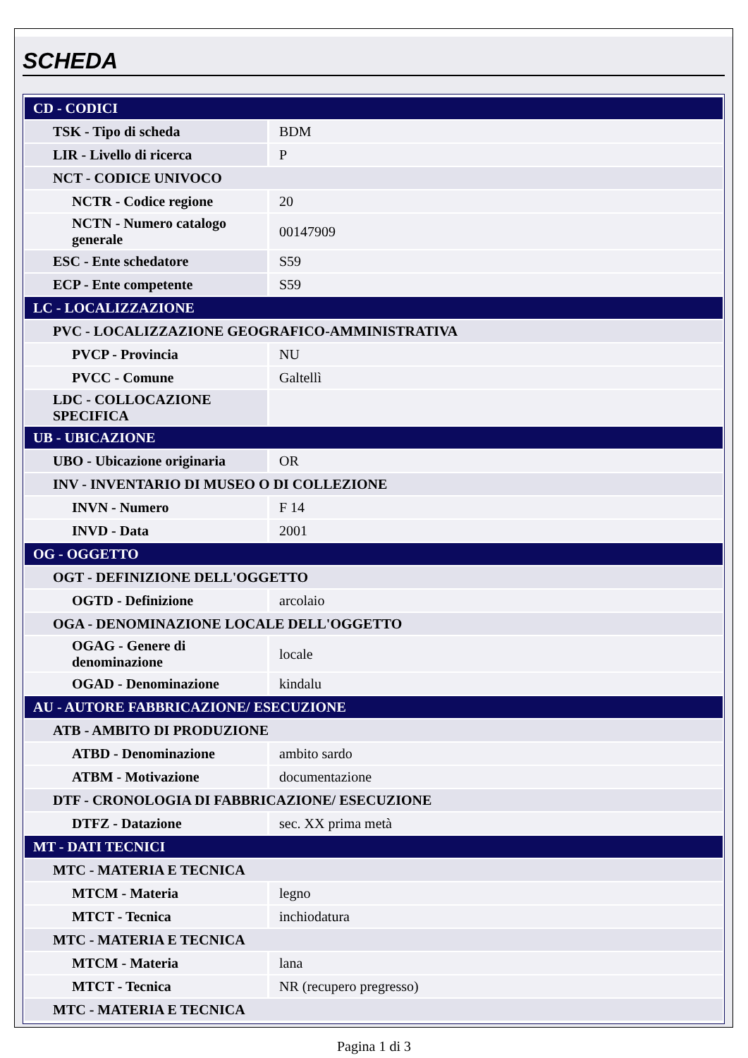SCHEDA
| CD - CODICI | |
| TSK - Tipo di scheda | BDM |
| LIR - Livello di ricerca | P |
| NCT - CODICE UNIVOCO | |
| NCTR - Codice regione | 20 |
| NCTN - Numero catalogo generale | 00147909 |
| ESC - Ente schedatore | S59 |
| ECP - Ente competente | S59 |
| LC - LOCALIZZAZIONE | |
| PVC - LOCALIZZAZIONE GEOGRAFICO-AMMINISTRATIVA | |
| PVCP - Provincia | NU |
| PVCC - Comune | Galtellì |
| LDC - COLLOCAZIONE SPECIFICA | |
| UB - UBICAZIONE | |
| UBO - Ubicazione originaria | OR |
| INV - INVENTARIO DI MUSEO O DI COLLEZIONE | |
| INVN - Numero | F 14 |
| INVD - Data | 2001 |
| OG - OGGETTO | |
| OGT - DEFINIZIONE DELL'OGGETTO | |
| OGTD - Definizione | arcolaio |
| OGA - DENOMINAZIONE LOCALE DELL'OGGETTO | |
| OGAG - Genere di denominazione | locale |
| OGAD - Denominazione | kindalu |
| AU - AUTORE FABBRICAZIONE/ ESECUZIONE | |
| ATB - AMBITO DI PRODUZIONE | |
| ATBD - Denominazione | ambito sardo |
| ATBM - Motivazione | documentazione |
| DTF - CRONOLOGIA DI FABBRICAZIONE/ ESECUZIONE | |
| DTFZ - Datazione | sec. XX prima metà |
| MT - DATI TECNICI | |
| MTC - MATERIA E TECNICA | |
| MTCM - Materia | legno |
| MTCT - Tecnica | inchiodatura |
| MTC - MATERIA E TECNICA | |
| MTCM - Materia | lana |
| MTCT - Tecnica | NR (recupero pregresso) |
| MTC - MATERIA E TECNICA | |
Pagina 1 di 3